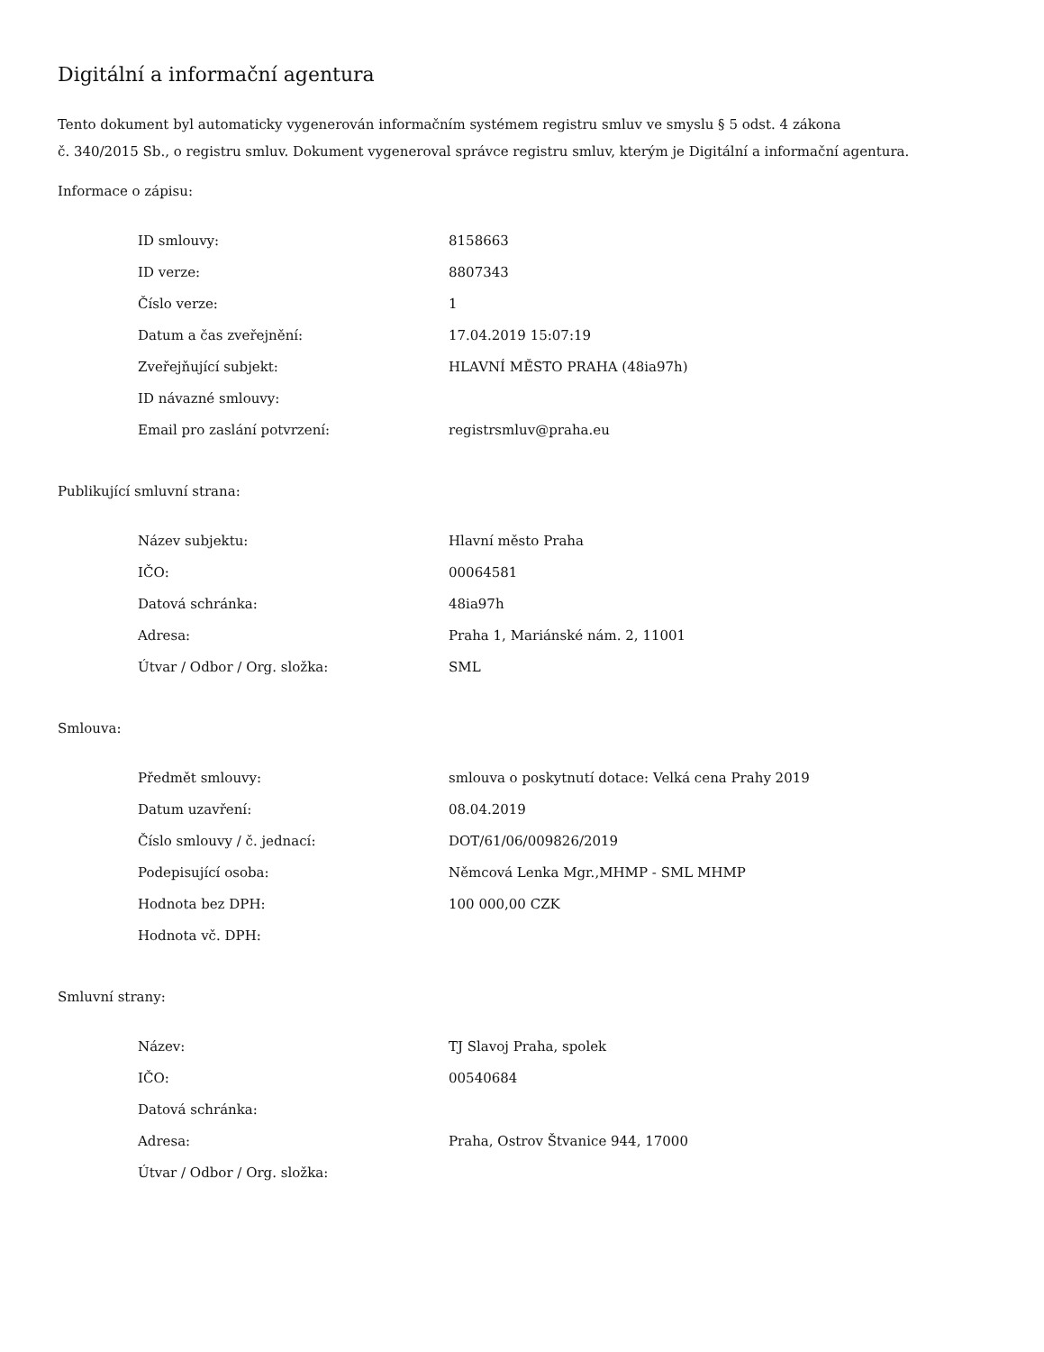Digitální a informační agentura
Tento dokument byl automaticky vygenerován informačním systémem registru smluv ve smyslu § 5 odst. 4 zákona
č. 340/2015 Sb., o registru smluv. Dokument vygeneroval správce registru smluv, kterým je Digitální a informační agentura.
Informace o zápisu:
| ID smlouvy: | 8158663 |
| ID verze: | 8807343 |
| Číslo verze: | 1 |
| Datum a čas zveřejnění: | 17.04.2019 15:07:19 |
| Zveřejňující subjekt: | HLAVNÍ MĚSTO PRAHA (48ia97h) |
| ID návazné smlouvy: | |
| Email pro zaslání potvrzení: | registrsmluv@praha.eu |
Publikující smluvní strana:
| Název subjektu: | Hlavní město Praha |
| IČO: | 00064581 |
| Datová schránka: | 48ia97h |
| Adresa: | Praha 1, Mariánské nám. 2, 11001 |
| Útvar / Odbor / Org. složka: | SML |
Smlouva:
| Předmět smlouvy: | smlouva o poskytnutí dotace: Velká cena Prahy 2019 |
| Datum uzavření: | 08.04.2019 |
| Číslo smlouvy / č. jednací: | DOT/61/06/009826/2019 |
| Podepisující osoba: | Němcová Lenka Mgr.,MHMP - SML MHMP |
| Hodnota bez DPH: | 100 000,00 CZK |
| Hodnota vč. DPH: | |
Smluvní strany:
| Název: | TJ Slavoj Praha, spolek |
| IČO: | 00540684 |
| Datová schránka: | |
| Adresa: | Praha, Ostrov Štvanice 944, 17000 |
| Útvar / Odbor / Org. složka: | |